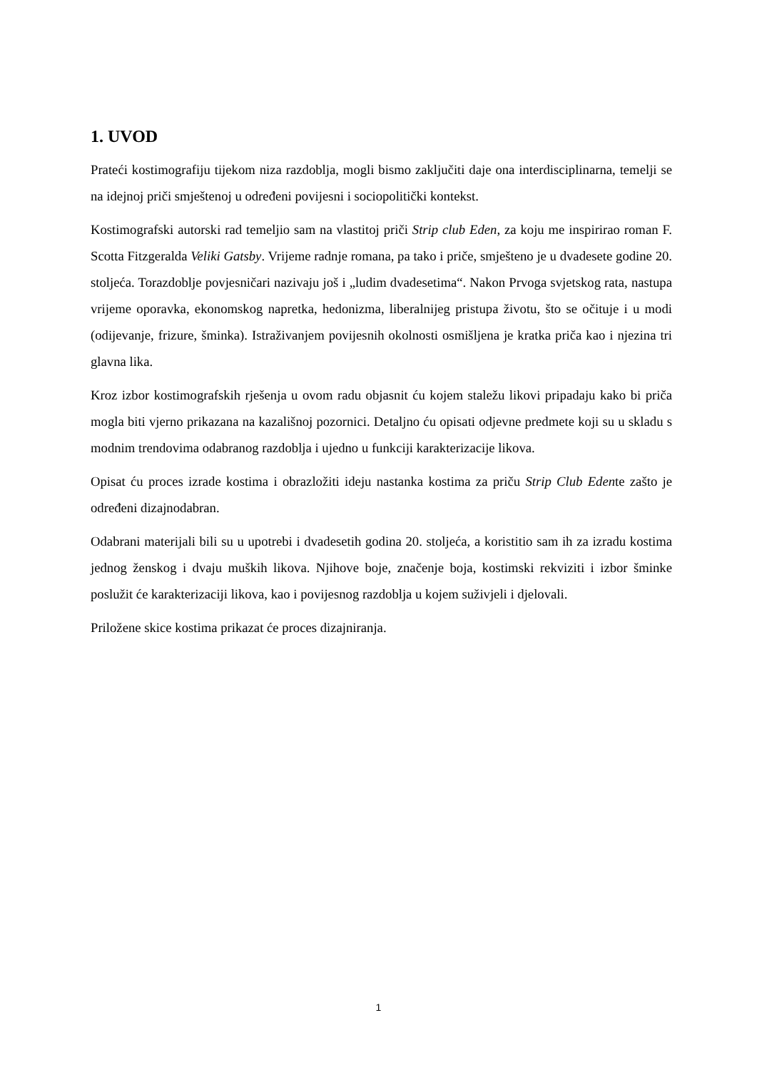1. UVOD
Prateći kostimografiju tijekom niza razdoblja, mogli bismo zaključiti daje ona interdisciplinarna, temelji se na idejnoj priči smještenoj u određeni povijesni i sociopolitički kontekst.
Kostimografski autorski rad temeljio sam na vlastitoj priči Strip club Eden, za koju me inspirirao roman F. Scotta Fitzgeralda Veliki Gatsby. Vrijeme radnje romana, pa tako i priče, smješteno je u dvadesete godine 20. stoljeća. Torazdoblje povjesničari nazivaju još i „ludim dvadesetima“. Nakon Prvoga svjetskog rata, nastupa vrijeme oporavka, ekonomskog napretka, hedonizma, liberalnijeg pristupa životu, što se očituje i u modi (odijevanje, frizure, šminka). Istraživanjem povijesnih okolnosti osmišljena je kratka priča kao i njezina tri glavna lika.
Kroz izbor kostimografskih rješenja u ovom radu objasnit ću kojem staležu likovi pripadaju kako bi priča mogla biti vjerno prikazana na kazališnoj pozornici. Detaljno ću opisati odjevne predmete koji su u skladu s modnim trendovima odabranog razdoblja i ujedno u funkciji karakterizacije likova.
Opisat ću proces izrade kostima i obrazložiti ideju nastanka kostima za priču Strip Club Edente zašto je određeni dizajnodabran.
Odabrani materijali bili su u upotrebi i dvadesetih godina 20. stoljeća, a koristitio sam ih za izradu kostima jednog ženskog i dvaju muških likova. Njihove boje, značenje boja, kostimski rekviziti i izbor šminke poslužit će karakterizaciji likova, kao i povijesnog razdoblja u kojem suživjeli i djelovali.
Priložene skice kostima prikazat će proces dizajniranja.
1